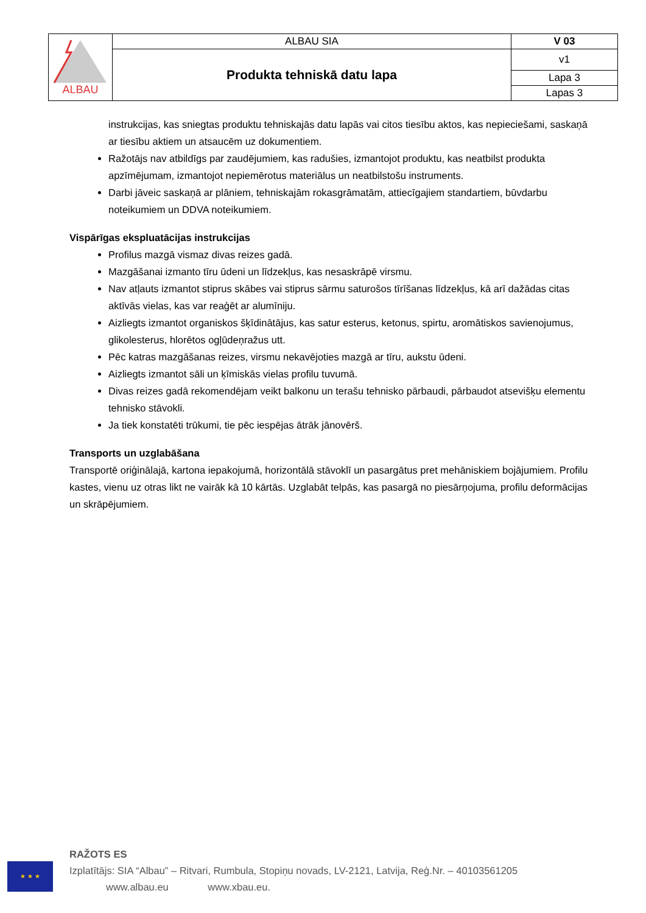| ALBAU | ALBAU SIA | V 03 |
| | Produkta tehniskā datu lapa | v1 |
| | | Lapa 3 |
| | | Lapas 3 |
instrukcijas, kas sniegtas produktu tehniskajās datu lapās vai citos tiesību aktos, kas nepieciešami, saskaņā ar tiesību aktiem un atsaucēm uz dokumentiem.
Ražotājs nav atbildīgs par zaudējumiem, kas radušies, izmantojot produktu, kas neatbilst produkta apzīmējumam, izmantojot nepiemērotus materiālus un neatbilstošu instruments.
Darbi jāveic saskaņā ar plāniem, tehniskajām rokasgrāmatām, attiecīgajiem standartiem, būvdarbu noteikumiem un DDVA noteikumiem.
Vispārīgas ekspluatācijas instrukcijas
Profilus mazgā vismaz divas reizes gadā.
Mazgāšanai izmanto tīru ūdeni un līdzekļus, kas nesaskrāpē virsmu.
Nav atļauts izmantot stiprus skābes vai stiprus sārmu saturošos tīrīšanas līdzekļus, kā arī dažādas citas aktīvās vielas, kas var reaģēt ar alumīniju.
Aizliegts izmantot organiskos šķīdinātājus, kas satur esterus, ketonus, spirtu, aromātiskos savienojumus, glikolesterus, hlorētos ogļūdeņražus utt.
Pēc katras mazgāšanas reizes, virsmu nekavējoties mazgā ar tīru, aukstu ūdeni.
Aizliegts izmantot sāli un ķīmiskās vielas profilu tuvumā.
Divas reizes gadā rekomendējam veikt balkonu un terašu tehnisko pārbaudi, pārbaudot atsevišķu elementu tehnisko stāvokli.
Ja tiek konstatēti trūkumi, tie pēc iespējas ātrāk jānovērš.
Transports un uzglabāšana
Transportē oriģinālajā, kartona iepakojumā, horizontālā stāvoklī un pasargātus pret mehāniskiem bojājumiem. Profilu kastes, vienu uz otras likt ne vairāk kā 10 kārtās. Uzglabāt telpās, kas pasargā no piesārņojuma, profilu deformācijas un skrāpējumiem.
★ ★ ★
RAŽOTS ES
Izplatītājs: SIA “Albau” – Ritvari, Rumbula, Stopiņu novads, LV-2121, Latvija, Reģ.Nr. – 40103561205
www.albau.eu www.xbau.eu.